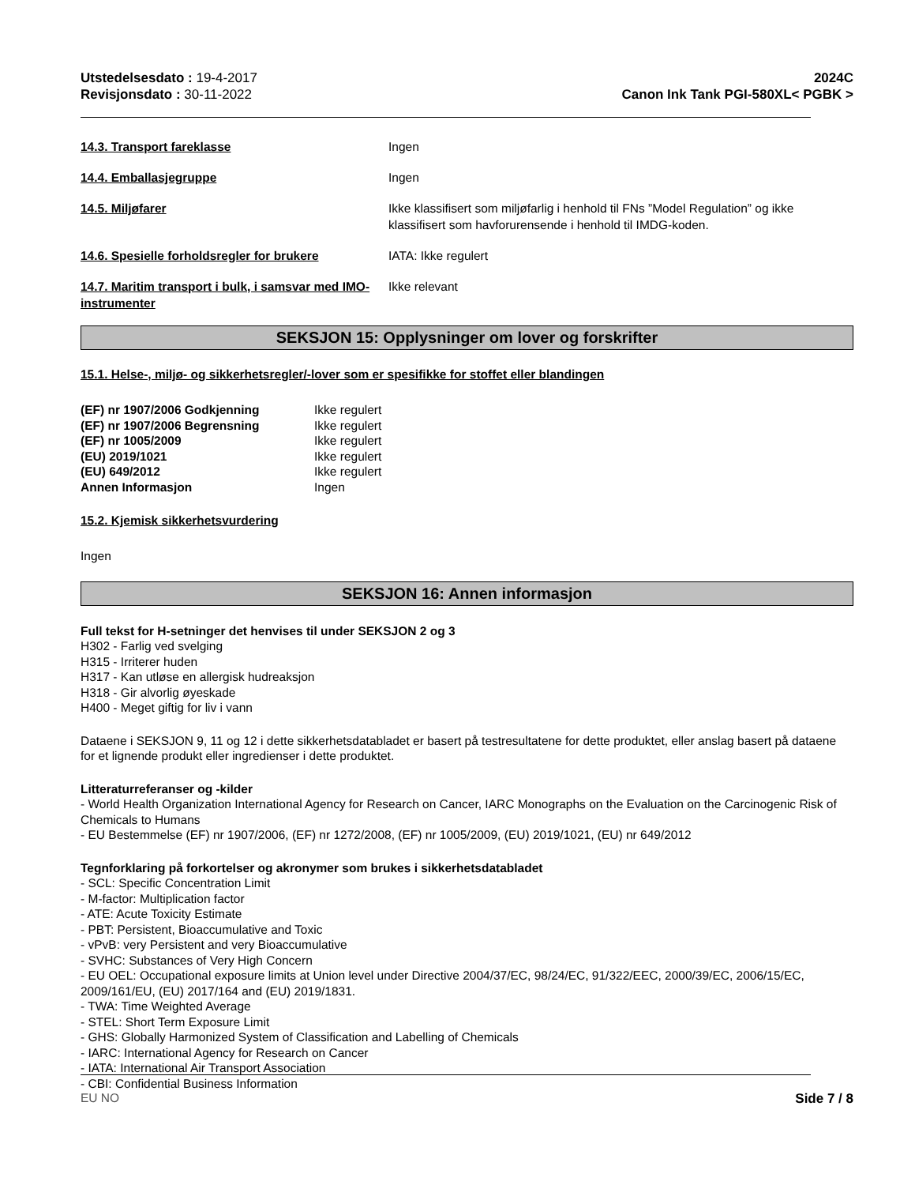Utstedelsesdato : 19-4-2017
Revisjonsdato : 30-11-2022
2024C
Canon Ink Tank PGI-580XL< PGBK >
14.3. Transport fareklasse Ingen
14.4. Emballasjegruppe Ingen
14.5. Miljøfarer Ikke klassifisert som miljøfarlig i henhold til FNs ”Model Regulation” og ikke klassifisert som havforurensende i henhold til IMDG-koden.
14.6. Spesielle forholdsregler for brukere
IATA: Ikke regulert
14.7. Maritim transport i bulk, i samsvar med IMO-instrumenter
Ikke relevant
SEKSJON 15: Opplysninger om lover og forskrifter
15.1. Helse-, miljø- og sikkerhetsregler/-lover som er spesifikke for stoffet eller blandingen
(EF) nr 1907/2006 Godkjenning Ikke regulert
(EF) nr 1907/2006 Begrensning Ikke regulert
(EF) nr 1005/2009 Ikke regulert
(EU) 2019/1021 Ikke regulert
(EU) 649/2012 Ikke regulert
Annen Informasjon Ingen
15.2. Kjemisk sikkerhetsvurdering
Ingen
SEKSJON 16: Annen informasjon
Full tekst for H-setninger det henvises til under SEKSJON 2 og 3
H302 - Farlig ved svelging
H315 - Irriterer huden
H317 - Kan utløse en allergisk hudreaksjon
H318 - Gir alvorlig øyeskade
H400 - Meget giftig for liv i vann
Dataene i SEKSJON 9, 11 og 12 i dette sikkerhetsdatabladet er basert på testresultatene for dette produktet, eller anslag basert på dataene for et lignende produkt eller ingredienser i dette produktet.
Litteraturreferanser og -kilder
- World Health Organization International Agency for Research on Cancer, IARC Monographs on the Evaluation on the Carcinogenic Risk of Chemicals to Humans
- EU Bestemmelse (EF) nr 1907/2006, (EF) nr 1272/2008, (EF) nr 1005/2009, (EU) 2019/1021, (EU) nr 649/2012
Tegnforklaring på forkortelser og akronymer som brukes i sikkerhetsdatabladet
- SCL: Specific Concentration Limit
- M-factor: Multiplication factor
- ATE: Acute Toxicity Estimate
- PBT: Persistent, Bioaccumulative and Toxic
- vPvB: very Persistent and very Bioaccumulative
- SVHC: Substances of Very High Concern
- EU OEL: Occupational exposure limits at Union level under Directive 2004/37/EC, 98/24/EC, 91/322/EEC, 2000/39/EC, 2006/15/EC, 2009/161/EU, (EU) 2017/164 and (EU) 2019/1831.
- TWA: Time Weighted Average
- STEL: Short Term Exposure Limit
- GHS: Globally Harmonized System of Classification and Labelling of Chemicals
- IARC: International Agency for Research on Cancer
- IATA: International Air Transport Association
- CBI: Confidential Business Information
EU NO Side 7 / 8